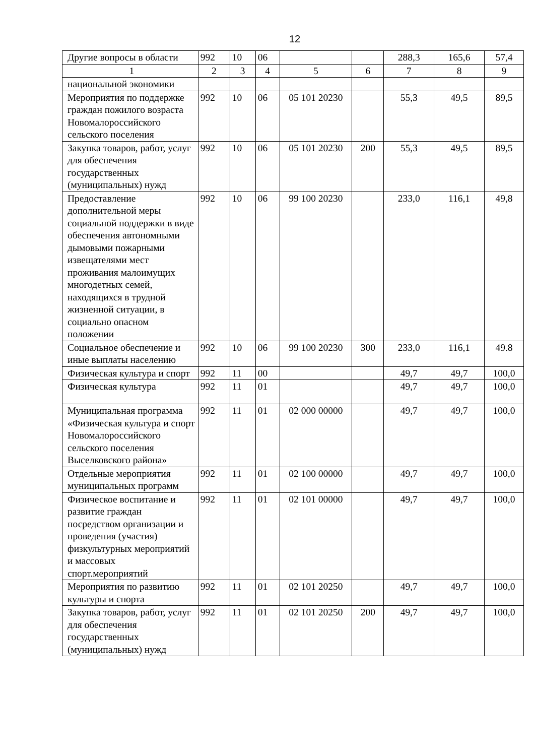12
| Другие вопросы в области | 992 | 10 | 06 | | | 288,3 | 165,6 | 57,4 |
| 1 | 2 | 3 | 4 | 5 | 6 | 7 | 8 | 9 |
| национальной экономики | | | | | | | | |
| Мероприятия по поддержке граждан пожилого возраста Новомалороссийского сельского поселения | 992 | 10 | 06 | 05 101 20230 | | 55,3 | 49,5 | 89,5 |
| Закупка товаров, работ, услуг для обеспечения государственных (муниципальных) нужд | 992 | 10 | 06 | 05 101 20230 | 200 | 55,3 | 49,5 | 89,5 |
| Предоставление дополнительной меры социальной поддержки в виде обеспечения автономными дымовыми пожарными извещателями мест проживания малоимущих многодетных семей, находящихся в трудной жизненной ситуации, в социально опасном положении | 992 | 10 | 06 | 99 100 20230 | | 233,0 | 116,1 | 49,8 |
| Социальное обеспечение и иные выплаты населению | 992 | 10 | 06 | 99 100 20230 | 300 | 233,0 | 116,1 | 49.8 |
| Физическая культура и спорт | 992 | 11 | 00 | | | 49,7 | 49,7 | 100,0 |
| Физическая культура | 992 | 11 | 01 | | | 49,7 | 49,7 | 100,0 |
| Муниципальная программа «Физическая культура и спорт Новомалороссийского сельского поселения Выселковского района» | 992 | 11 | 01 | 02 000 00000 | | 49,7 | 49,7 | 100,0 |
| Отдельные мероприятия муниципальных программ | 992 | 11 | 01 | 02 100 00000 | | 49,7 | 49,7 | 100,0 |
| Физическое воспитание и развитие граждан посредством организации и проведения (участия) физкультурных мероприятий и массовых спорт.мероприятий | 992 | 11 | 01 | 02 101 00000 | | 49,7 | 49,7 | 100,0 |
| Мероприятия по развитию культуры и спорта | 992 | 11 | 01 | 02 101 20250 | | 49,7 | 49,7 | 100,0 |
| Закупка товаров, работ, услуг для обеспечения государственных (муниципальных) нужд | 992 | 11 | 01 | 02 101 20250 | 200 | 49,7 | 49,7 | 100,0 |